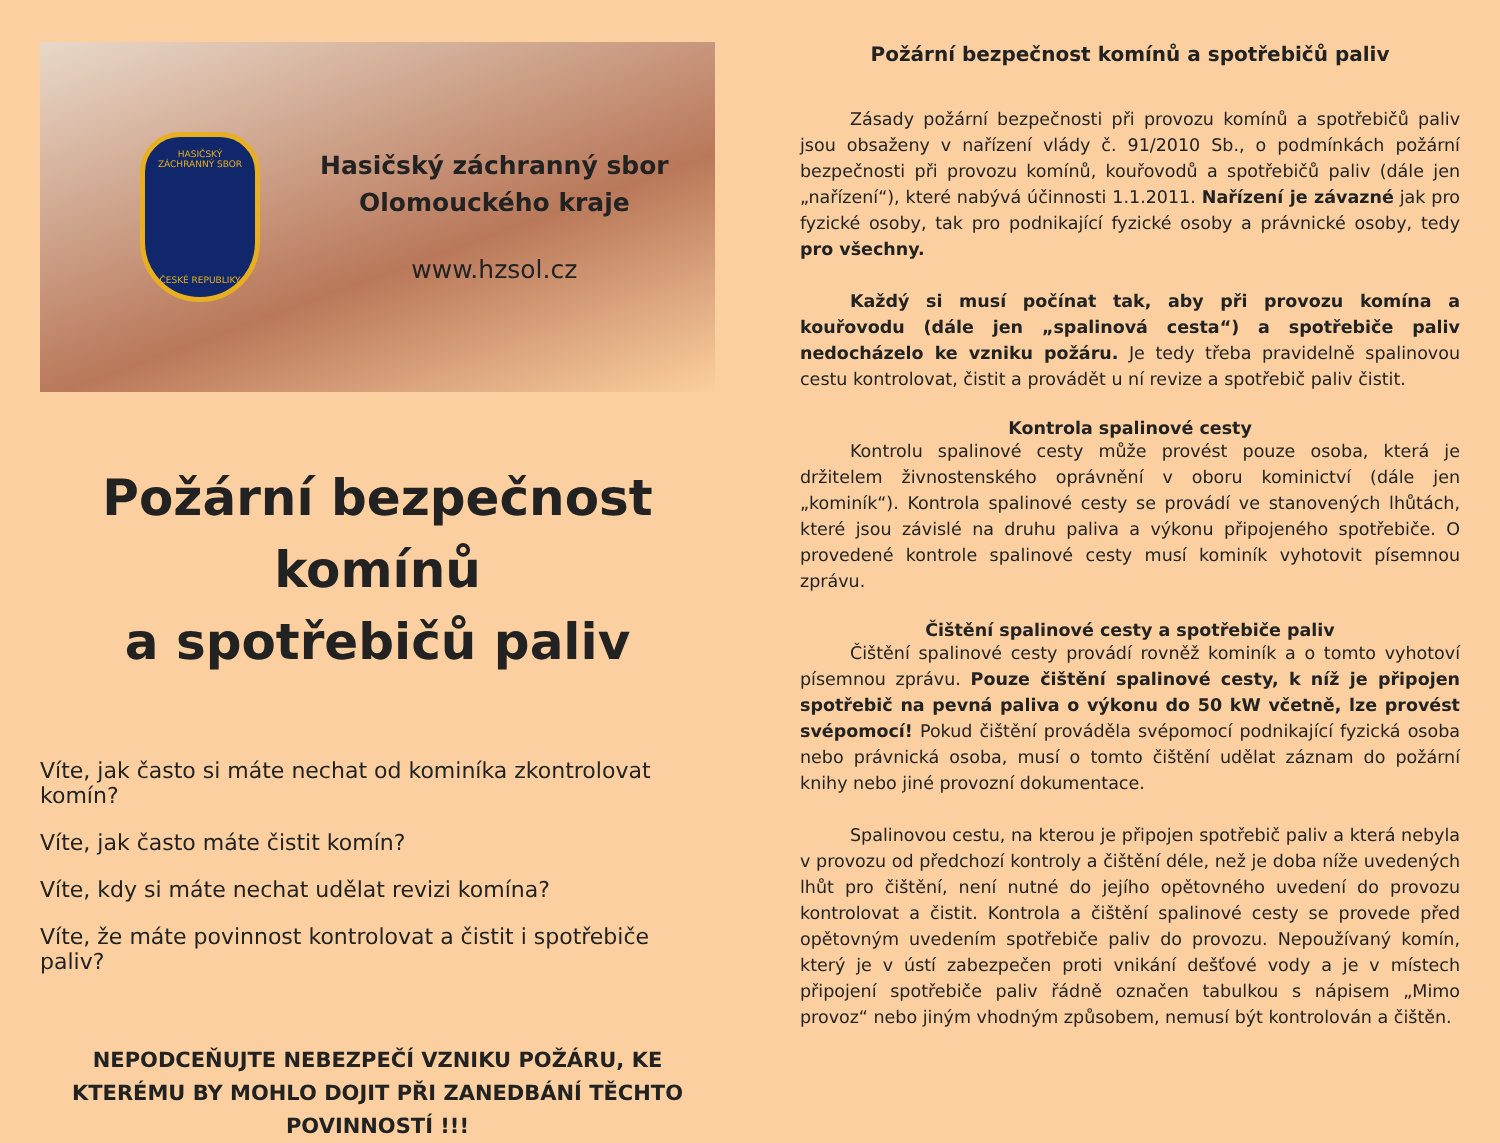HASIČSKÝ
ZÁCHRANNÝ SBOR
ČESKÉ REPUBLIKY
Hasičský záchranný sbor
Olomouckého kraje
www.hzsol.cz
Požární bezpečnost komínů
a spotřebičů paliv
Víte, jak často si máte nechat od kominíka zkontrolovat komín?
Víte, jak často máte čistit komín?
Víte, kdy si máte nechat udělat revizi komína?
Víte, že máte povinnost kontrolovat a čistit i spotřebiče paliv?
NEPODCEŇUJTE NEBEZPEČÍ VZNIKU POŽÁRU, KE KTERÉMU BY MOHLO DOJIT PŘI ZANEDBÁNÍ TĚCHTO POVINNOSTÍ !!!
Požární bezpečnost komínů a spotřebičů paliv
Zásady požární bezpečnosti při provozu komínů a spotřebičů paliv jsou obsaženy v nařízení vlády č. 91/2010 Sb., o podmínkách požární bezpečnosti při provozu komínů, kouřovodů a spotřebičů paliv (dále jen „nařízení“), které nabývá účinnosti 1.1.2011. Nařízení je závazné jak pro fyzické osoby, tak pro podnikající fyzické osoby a právnické osoby, tedy pro všechny.
Každý si musí počínat tak, aby při provozu komína a kouřovodu (dále jen „spalinová cesta“) a spotřebiče paliv nedocházelo ke vzniku požáru. Je tedy třeba pravidelně spalinovou cestu kontrolovat, čistit a provádět u ní revize a spotřebič paliv čistit.
Kontrola spalinové cesty
Kontrolu spalinové cesty může provést pouze osoba, která je držitelem živnostenského oprávnění v oboru kominictví (dále jen „kominík“). Kontrola spalinové cesty se provádí ve stanovených lhůtách, které jsou závislé na druhu paliva a výkonu připojeného spotřebiče. O provedené kontrole spalinové cesty musí kominík vyhotovit písemnou zprávu.
Čištění spalinové cesty a spotřebiče paliv
Čištění spalinové cesty provádí rovněž kominík a o tomto vyhotoví písemnou zprávu. Pouze čištění spalinové cesty, k níž je připojen spotřebič na pevná paliva o výkonu do 50 kW včetně, lze provést svépomocí! Pokud čištění prováděla svépomocí podnikající fyzická osoba nebo právnická osoba, musí o tomto čištění udělat záznam do požární knihy nebo jiné provozní dokumentace.
Spalinovou cestu, na kterou je připojen spotřebič paliv a která nebyla v provozu od předchozí kontroly a čištění déle, než je doba níže uvedených lhůt pro čištění, není nutné do jejího opětovného uvedení do provozu kontrolovat a čistit. Kontrola a čištění spalinové cesty se provede před opětovným uvedením spotřebiče paliv do provozu. Nepoužívaný komín, který je v ústí zabezpečen proti vnikání dešťové vody a je v místech připojení spotřebiče paliv řádně označen tabulkou s nápisem „Mimo provoz“ nebo jiným vhodným způsobem, nemusí být kontrolován a čištěn.